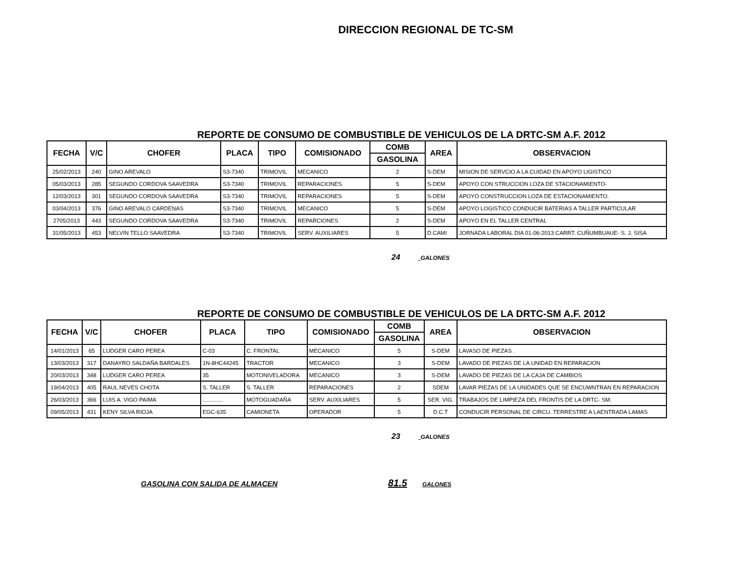DIRECCION REGIONAL DE TC-SM
REPORTE DE CONSUMO DE COMBUSTIBLE DE VEHICULOS DE LA DRTC-SM A.F. 2012
| FECHA | V/C | CHOFER | PLACA | TIPO | COMISIONADO | COMB | AREA | OBSERVACION |
| --- | --- | --- | --- | --- | --- | --- | --- | --- |
| | | | | | | GASOLINA | | |
| 25/02/2013 | 240 | GINO AREVALO | S3-7340 | TRIMOVIL | MECANICO | 2 | S-DEM | MISION DE SERVCIO A LA CUIDAD EN APOYO LIGISTICO |
| 05/03/2013 | 285 | SEGUNDO CORDOVA SAAVEDRA | S3-7340 | TRIMOVIL | REPARACIONES | 5 | S-DEM | APOYO CON STRUCCION LOZA DE STACIONAMIENTO- |
| 12/03/2013 | 301 | SEGUNDO CORDOVA SAAVEDRA | S3-7340 | TRIMOVIL | REPARACIONES | 5 | S-DEM | APOYO CONSTRUCCION LOZA DE ESTACIONAMIENTO. |
| 03/04/2013 | 376 | GINO AREVALO CARDENAS | S3-7340 | TRIMOVIL | MECANICO | 5 | S-DEM | APOYO LOGISTICO CONDUCIR BATERIAS A TALLER PARTICULAR |
| 2705/2013 | 443 | SEGUNDO CORDOVA SAAVEDRA | S3-7340 | TRIMOVIL | REPARCIONES | 2 | S-DEM | APOYO EN EL TALLER CENTRAL |
| 31/05/2013 | 453 | NELVIN TELLO SAAVEDRA | S3-7340 | TRIMOVIL | SERV. AUXILIARES | 5 | D.CAMI | JORNADA LABORAL DIA 01-06-2013 CARRT. CUÑUMBUAUE- S. J. SISA |
24 GALONES
REPORTE DE CONSUMO DE COMBUSTIBLE DE VEHICULOS DE LA DRTC-SM A.F. 2012
| FECHA | V/C | CHOFER | PLACA | TIPO | COMISIONADO | COMB | AREA | OBSERVACION |
| --- | --- | --- | --- | --- | --- | --- | --- | --- |
| | | | | | | GASOLINA | | |
| 14/01/2013 | 65 | LUDGER CARO PEREA | C-03 | C. FRONTAL | MECANICO | 5 | S-DEM | LAVASO DE PIEZAS . |
| 13/03/2013 | 317 | DANAYRO SALDAÑA BARDALES | 1N-8HC44245 | TRACTOR | MECANICO | 3 | S-DEM | LAVADO DE PIEZAS DE LA UNIDAD EN REPARACION |
| 20/03/2013 | 348 | LUDGER CARO PEREA | 35 | MOTONIVELADORA | MECANICO | 3 | S-DEM | LAVADO DE PIEZAS DE LA CAJA DE CAMBIOS |
| 19/04/2013 | 405 | RAUL NEVES CHOTA | S. TALLER | S. TALLER | REPARACIONES | 2 | SDEM | LAVAR PIEZAS DE LA UNIDADES QUE SE ENCUWNTRAN EN REPARACION |
| 26/03/2013 | 366 | LUIS A. VIGO PAIMA | ............. | MOTOGUADAÑA | SERV. AUXILIARES | 5 | SER. VIG. | TRABAJOS DE LIMPIEZA DEL FRONTIS DE LA DRTC- SM. |
| 09/05/2013 | 431 | KENY SILVA RIOJA | EGC-635 | CAMIONETA | OPERADOR | 5 | D.C.T | CONDUCIR PERSONAL DE CIRCU. TERRESTRE A LAENTRADA LAMAS |
23 GALONES
GASOLINA CON SALIDA DE ALMACEN 81.5 GALONES